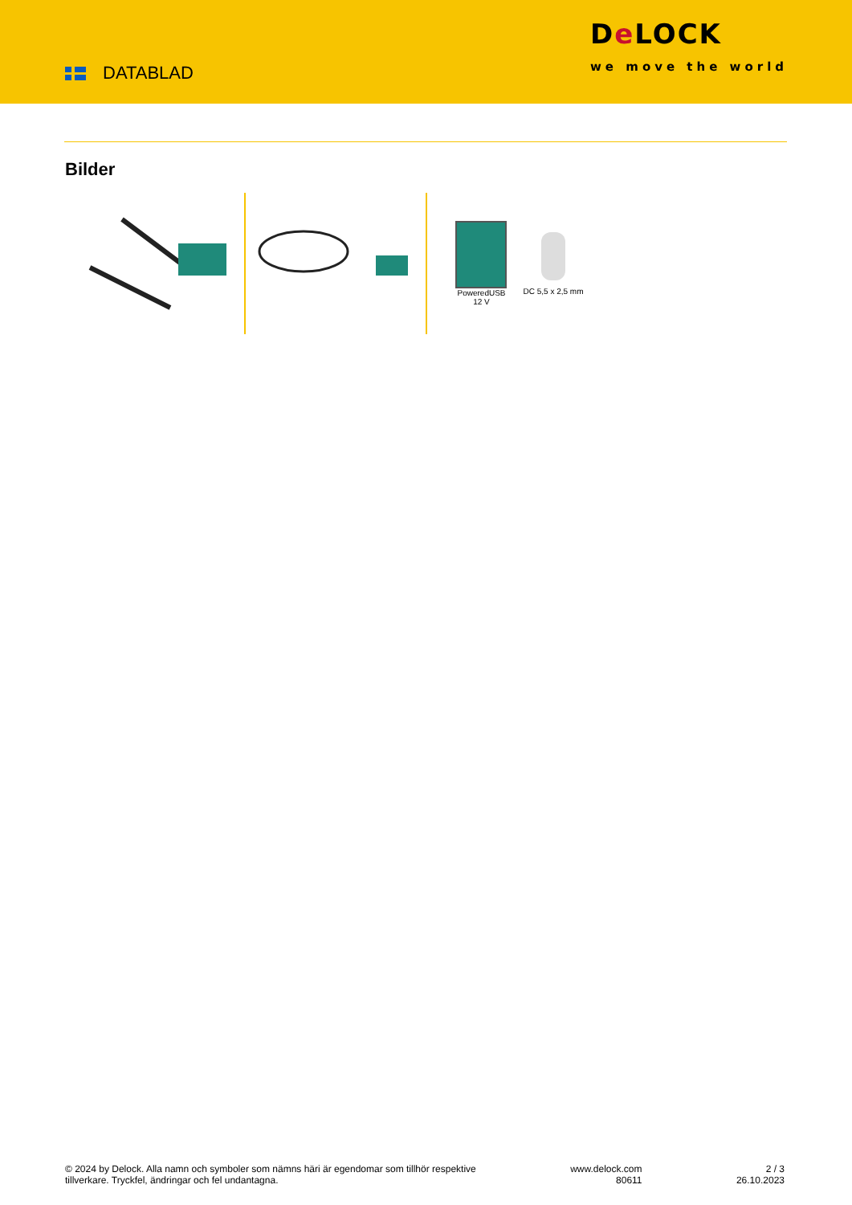DATABLAD
De LOCK
we move the world
Bilder
PoweredUSB
12 V
DC 5,5 x 2,5 mm
© 2024 by Delock. Alla namn och symboler som nämns häri är egendomar som tillhör respektive
tillverkare. Tryckfel, ändringar och fel undantagna.
www.delock.com
80611
2 / 3
26.10.2023